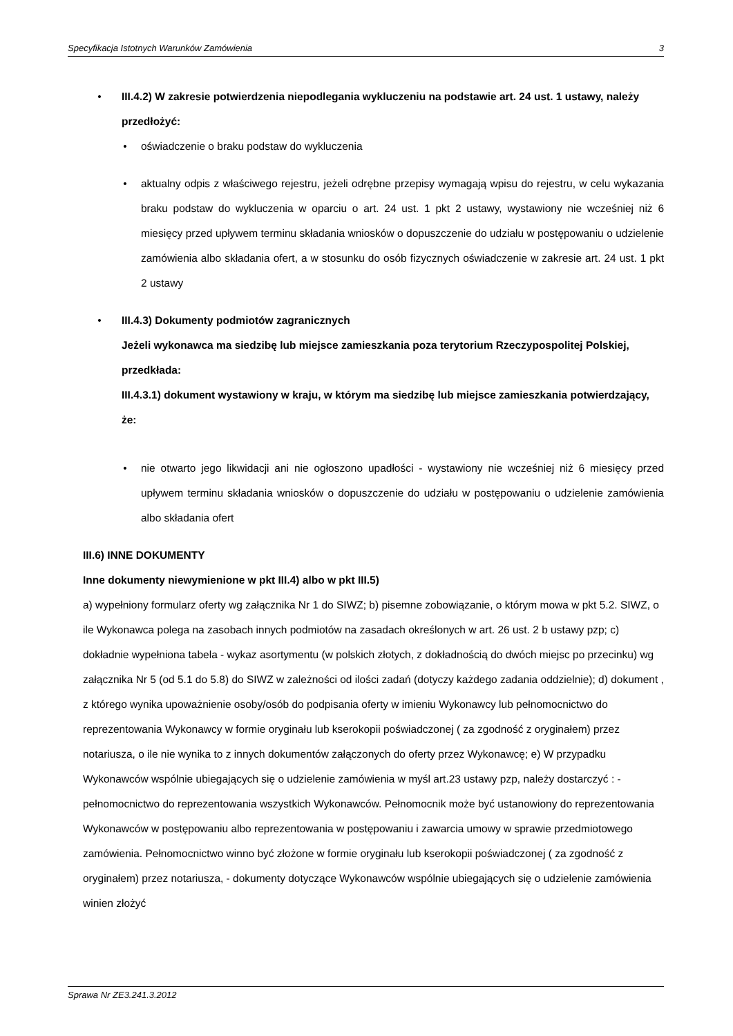Specyfikacja Istotnych Warunków Zamówienia 3
• III.4.2) W zakresie potwierdzenia niepodlegania wykluczeniu na podstawie art. 24 ust. 1 ustawy, należy przedłożyć:
• oświadczenie o braku podstaw do wykluczenia
• aktualny odpis z właściwego rejestru, jeżeli odrębne przepisy wymagają wpisu do rejestru, w celu wykazania braku podstaw do wykluczenia w oparciu o art. 24 ust. 1 pkt 2 ustawy, wystawiony nie wcześniej niż 6 miesięcy przed upływem terminu składania wniosków o dopuszczenie do udziału w postępowaniu o udzielenie zamówienia albo składania ofert, a w stosunku do osób fizycznych oświadczenie w zakresie art. 24 ust. 1 pkt 2 ustawy
• III.4.3) Dokumenty podmiotów zagranicznych
Jeżeli wykonawca ma siedzibę lub miejsce zamieszkania poza terytorium Rzeczypospolitej Polskiej, przedkłada:
III.4.3.1) dokument wystawiony w kraju, w którym ma siedzibę lub miejsce zamieszkania potwierdzający, że:
• nie otwarto jego likwidacji ani nie ogłoszono upadłości - wystawiony nie wcześniej niż 6 miesięcy przed upływem terminu składania wniosków o dopuszczenie do udziału w postępowaniu o udzielenie zamówienia albo składania ofert
III.6) INNE DOKUMENTY
Inne dokumenty niewymienione w pkt III.4) albo w pkt III.5)
a) wypełniony formularz oferty wg załącznika Nr 1 do SIWZ; b) pisemne zobowiązanie, o którym mowa w pkt 5.2. SIWZ, o ile Wykonawca polega na zasobach innych podmiotów na zasadach określonych w art. 26 ust. 2 b ustawy pzp; c) dokładnie wypełniona tabela - wykaz asortymentu (w polskich złotych, z dokładnością do dwóch miejsc po przecinku) wg załącznika Nr 5 (od 5.1 do 5.8) do SIWZ w zależności od ilości zadań (dotyczy każdego zadania oddzielnie); d) dokument , z którego wynika upoważnienie osoby/osób do podpisania oferty w imieniu Wykonawcy lub pełnomocnictwo do reprezentowania Wykonawcy w formie oryginału lub kserokopii poświadczonej ( za zgodność z oryginałem) przez notariusza, o ile nie wynika to z innych dokumentów załączonych do oferty przez Wykonawcę; e) W przypadku Wykonawców wspólnie ubiegających się o udzielenie zamówienia w myśl art.23 ustawy pzp, należy dostarczyć : - pełnomocnictwo do reprezentowania wszystkich Wykonawców. Pełnomocnik może być ustanowiony do reprezentowania Wykonawców w postępowaniu albo reprezentowania w postępowaniu i zawarcia umowy w sprawie przedmiotowego zamówienia. Pełnomocnictwo winno być złożone w formie oryginału lub kserokopii poświadczonej ( za zgodność z oryginałem) przez notariusza, - dokumenty dotyczące Wykonawców wspólnie ubiegających się o udzielenie zamówienia winien złożyć
Sprawa Nr ZE3.241.3.2012